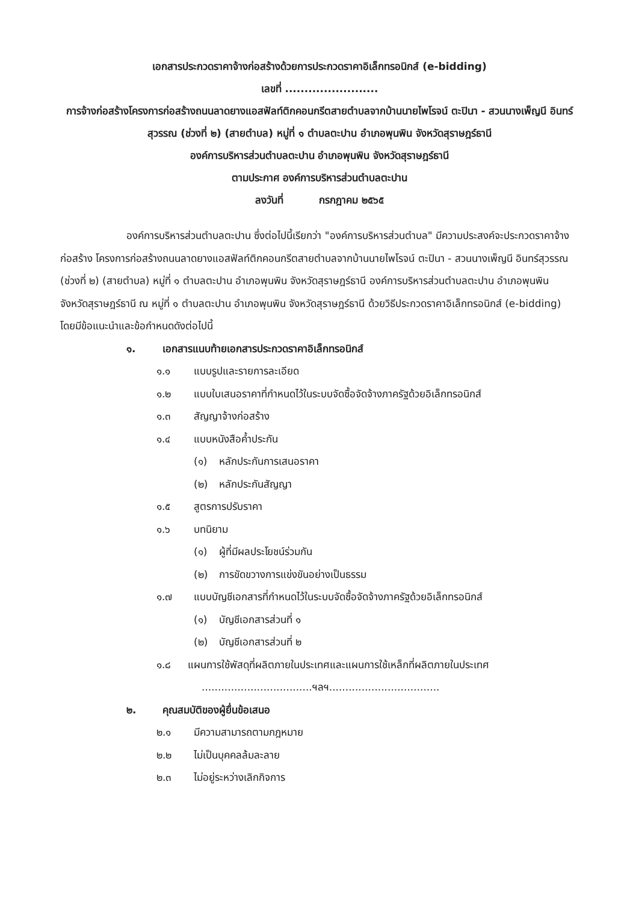เอกสารประกวดราคาจ้างก่อสร้างด้วยการประกวดราคาอิเล็กทรอนิกส์ (e-bidding)
เลขที่ ........................
การจ้างก่อสร้างโครงการก่อสร้างถนนลาดยางแอสฟัลท์ติกคอนกรีตสายตำบลจากบ้านนายไพโรจน์ ตะปินา - สวนนางเพ็ญนี อินทร์สุวรรณ (ช่วงที่ ๒) (สายตำบล) หมู่ที่ ๑ ตำบลตะปาน อำเภอพุนพิน จังหวัดสุราษฎร์ธานี
องค์การบริหารส่วนตำบลตะปาน อำเภอพุนพิน จังหวัดสุราษฎร์ธานี
ตามประกาศ องค์การบริหารส่วนตำบลตะปาน
ลงวันที่ กรกฎาคม ๒๕๖๕
องค์การบริหารส่วนตำบลตะปาน ซึ่งต่อไปนี้เรียกว่า "องค์การบริหารส่วนตำบล" มีความประสงค์จะประกวดราคาจ้างก่อสร้าง โครงการก่อสร้างถนนลาดยางแอสฟัลท์ติกคอนกรีตสายตำบลจากบ้านนายไพโรจน์ ตะปินา - สวนนางเพ็ญนี อินทร์สุวรรณ (ช่วงที่ ๒) (สายตำบล) หมู่ที่ ๑ ตำบลตะปาน อำเภอพุนพิน จังหวัดสุราษฎร์ธานี องค์การบริหารส่วนตำบลตะปาน อำเภอพุนพิน จังหวัดสุราษฎร์ธานี ณ หมู่ที่ ๑ ตำบลตะปาน อำเภอพุนพิน จังหวัดสุราษฎร์ธานี ด้วยวิธีประกวดราคาอิเล็กทรอนิกส์ (e-bidding) โดยมีข้อแนะนำและข้อกำหนดดังต่อไปนี้
๑. เอกสารแนบท้ายเอกสารประกวดราคาอิเล็กทรอนิกส์
๑.๑ แบบรูปและรายการละเอียด
๑.๒ แบบใบเสนอราคาที่กำหนดไว้ในระบบจัดซื้อจัดจ้างภาครัฐด้วยอิเล็กทรอนิกส์
๑.๓ สัญญาจ้างก่อสร้าง
๑.๔ แบบหนังสือค้ำประกัน
(๑) หลักประกันการเสนอราคา
(๒) หลักประกันสัญญา
๑.๕ สูตรการปรับราคา
๑.๖ บทนิยาม
(๑) ผู้ที่มีผลประโยชน์ร่วมกัน
(๒) การขัดขวางการแข่งขันอย่างเป็นธรรม
๑.๗ แบบบัญชีเอกสารที่กำหนดไว้ในระบบจัดซื้อจัดจ้างภาครัฐด้วยอิเล็กทรอนิกส์
(๑) บัญชีเอกสารส่วนที่ ๑
(๒) บัญชีเอกสารส่วนที่ ๒
๑.๘ แผนการใช้พัสดุที่ผลิตภายในประเทศและแผนการใช้เหล็กที่ผลิตภายในประเทศ
..................................ฯลฯ..................................
๒. คุณสมบัติของผู้ยื่นข้อเสนอ
๒.๑ มีความสามารถตามกฎหมาย
๒.๒ ไม่เป็นบุคคลล้มละลาย
๒.๓ ไม่อยู่ระหว่างเลิกกิจการ